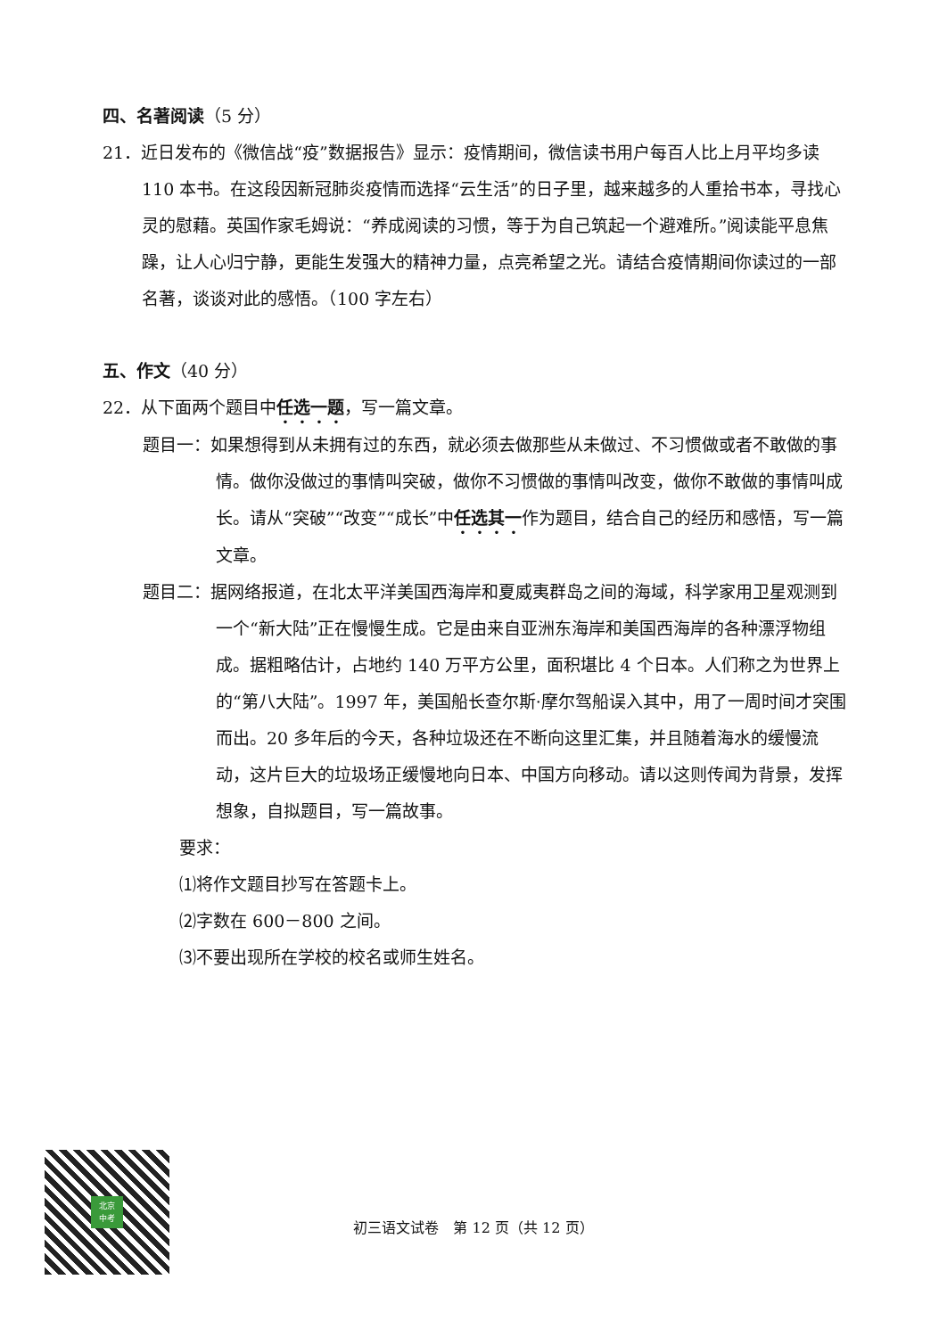四、名著阅读（5 分）
21．近日发布的《微信战“疫”数据报告》显示：疫情期间，微信读书用户每百人比上月平均多读 110 本书。在这段因新冠肺炎疫情而选择“云生活”的日子里，越来越多的人重拾书本，寻找心灵的慰藉。英国作家毛姆说：“养成阅读的习惯，等于为自己筑起一个避难所。”阅读能平息焦躁，让人心归宁静，更能生发强大的精神力量，点亮希望之光。请结合疫情期间你读过的一部名著，谈谈对此的感悟。（100 字左右）
五、作文（40 分）
22．从下面两个题目中任选一题，写一篇文章。
题目一：如果想得到从未拥有过的东西，就必须去做那些从未做过、不习惯做或者不敢做的事情。做你没做过的事情叫突破，做你不习惯做的事情叫改变，做你不敢做的事情叫成长。请从“突破”“改变”“成长”中任选其一作为题目，结合自己的经历和感悟，写一篇文章。
题目二：据网络报道，在北太平洋美国西海岸和夏威夷群岛之间的海域，科学家用卫星观测到一个“新大陆”正在慢慢生成。它是由来自亚洲东海岸和美国西海岸的各种漂浮物组成。据粗略估计，占地约 140 万平方公里，面积堪比 4 个日本。人们称之为世界上的“第八大陆”。1997 年，美国船长查尔斯·摩尔驾船误入其中，用了一周时间才突围而出。20 多年后的今天，各种垃圾还在不断向这里汇集，并且随着海水的缓慢流动，这片巨大的垃圾场正缓慢地向日本、中国方向移动。请以这则传闻为背景，发挥想象，自拟题目，写一篇故事。
要求：
⑴将作文题目抄写在答题卡上。
⑵字数在 600－800 之间。
⑶不要出现所在学校的校名或师生姓名。
北京
中考
初三语文试卷　第 12 页（共 12 页）